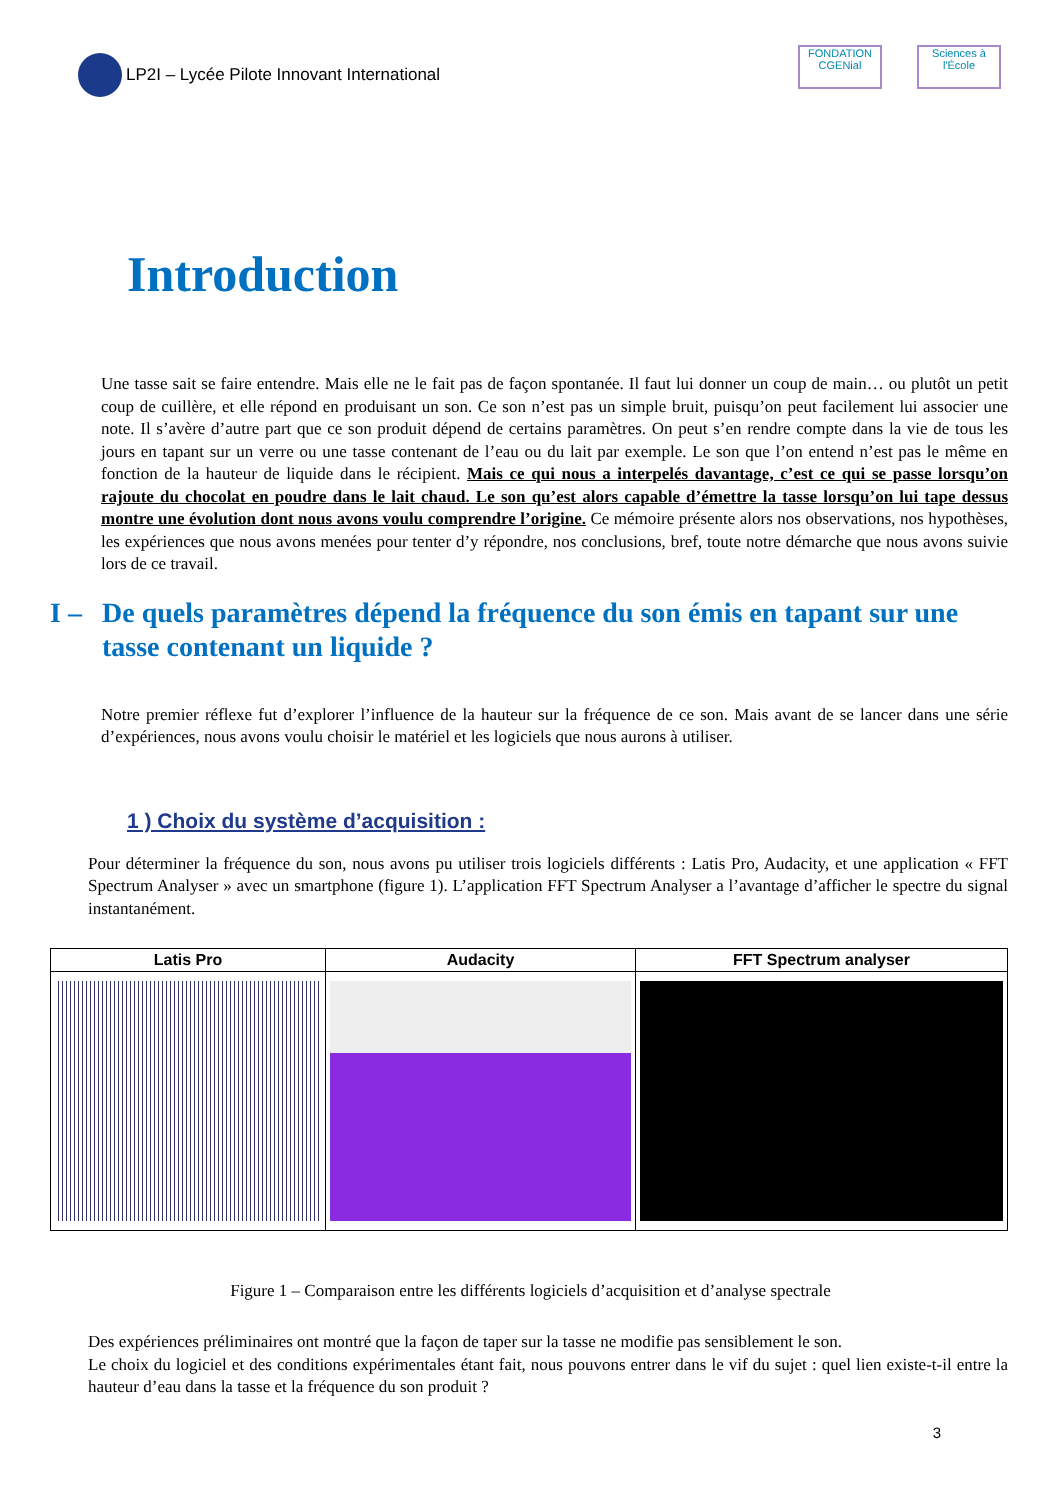LP2I – Lycée Pilote Innovant International
FONDATION CGENial
Sciences à l'École
Introduction
Une tasse sait se faire entendre. Mais elle ne le fait pas de façon spontanée. Il faut lui donner un coup de main… ou plutôt un petit coup de cuillère, et elle répond en produisant un son. Ce son n’est pas un simple bruit, puisqu’on peut facilement lui associer une note. Il s’avère d’autre part que ce son produit dépend de certains paramètres. On peut s’en rendre compte dans la vie de tous les jours en tapant sur un verre ou une tasse contenant de l’eau ou du lait par exemple. Le son que l’on entend n’est pas le même en fonction de la hauteur de liquide dans le récipient. Mais ce qui nous a interpelés davantage, c’est ce qui se passe lorsqu’on rajoute du chocolat en poudre dans le lait chaud. Le son qu’est alors capable d’émettre la tasse lorsqu’on lui tape dessus montre une évolution dont nous avons voulu comprendre l’origine. Ce mémoire présente alors nos observations, nos hypothèses, les expériences que nous avons menées pour tenter d’y répondre, nos conclusions, bref, toute notre démarche que nous avons suivie lors de ce travail.
I – De quels paramètres dépend la fréquence du son émis en tapant sur une tasse contenant un liquide ?
Notre premier réflexe fut d’explorer l’influence de la hauteur sur la fréquence de ce son. Mais avant de se lancer dans une série d’expériences, nous avons voulu choisir le matériel et les logiciels que nous aurons à utiliser.
1 ) Choix du système d’acquisition :
Pour déterminer la fréquence du son, nous avons pu utiliser trois logiciels différents : Latis Pro, Audacity, et une application « FFT Spectrum Analyser » avec un smartphone (figure 1). L’application FFT Spectrum Analyser a l’avantage d’afficher le spectre du signal instantanément.
| Latis Pro | Audacity | FFT Spectrum analyser |
| --- | --- | --- |
Figure 1 – Comparaison entre les différents logiciels d’acquisition et d’analyse spectrale
Des expériences préliminaires ont montré que la façon de taper sur la tasse ne modifie pas sensiblement le son.
Le choix du logiciel et des conditions expérimentales étant fait, nous pouvons entrer dans le vif du sujet : quel lien existe-t-il entre la hauteur d’eau dans la tasse et la fréquence du son produit ?
3